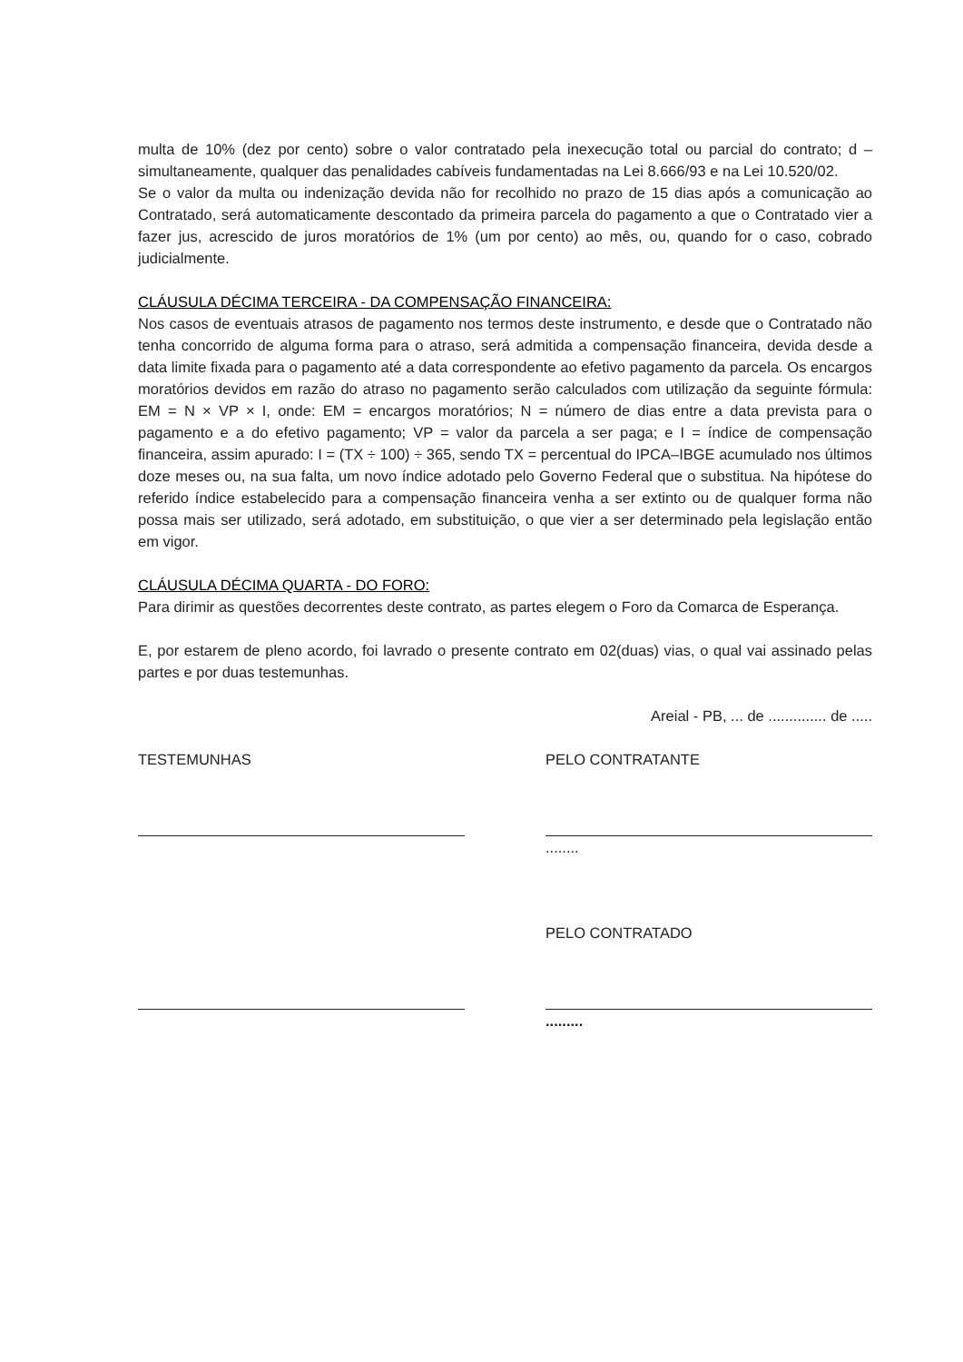multa de 10% (dez por cento) sobre o valor contratado pela inexecução total ou parcial do contrato; d – simultaneamente, qualquer das penalidades cabíveis fundamentadas na Lei 8.666/93 e na Lei 10.520/02.
Se o valor da multa ou indenização devida não for recolhido no prazo de 15 dias após a comunicação ao Contratado, será automaticamente descontado da primeira parcela do pagamento a que o Contratado vier a fazer jus, acrescido de juros moratórios de 1% (um por cento) ao mês, ou, quando for o caso, cobrado judicialmente.
CLÁUSULA DÉCIMA TERCEIRA - DA COMPENSAÇÃO FINANCEIRA:
Nos casos de eventuais atrasos de pagamento nos termos deste instrumento, e desde que o Contratado não tenha concorrido de alguma forma para o atraso, será admitida a compensação financeira, devida desde a data limite fixada para o pagamento até a data correspondente ao efetivo pagamento da parcela. Os encargos moratórios devidos em razão do atraso no pagamento serão calculados com utilização da seguinte fórmula: EM = N × VP × I, onde: EM = encargos moratórios; N = número de dias entre a data prevista para o pagamento e a do efetivo pagamento; VP = valor da parcela a ser paga; e I = índice de compensação financeira, assim apurado: I = (TX ÷ 100) ÷ 365, sendo TX = percentual do IPCA–IBGE acumulado nos últimos doze meses ou, na sua falta, um novo índice adotado pelo Governo Federal que o substitua. Na hipótese do referido índice estabelecido para a compensação financeira venha a ser extinto ou de qualquer forma não possa mais ser utilizado, será adotado, em substituição, o que vier a ser determinado pela legislação então em vigor.
CLÁUSULA DÉCIMA QUARTA - DO FORO:
Para dirimir as questões decorrentes deste contrato, as partes elegem o Foro da Comarca de Esperança.
E, por estarem de pleno acordo, foi lavrado o presente contrato em 02(duas) vias, o qual vai assinado pelas partes e por duas testemunhas.
Areial - PB, ... de .............. de .....
TESTEMUNHAS PELO CONTRATANTE
........
PELO CONTRATADO
.........